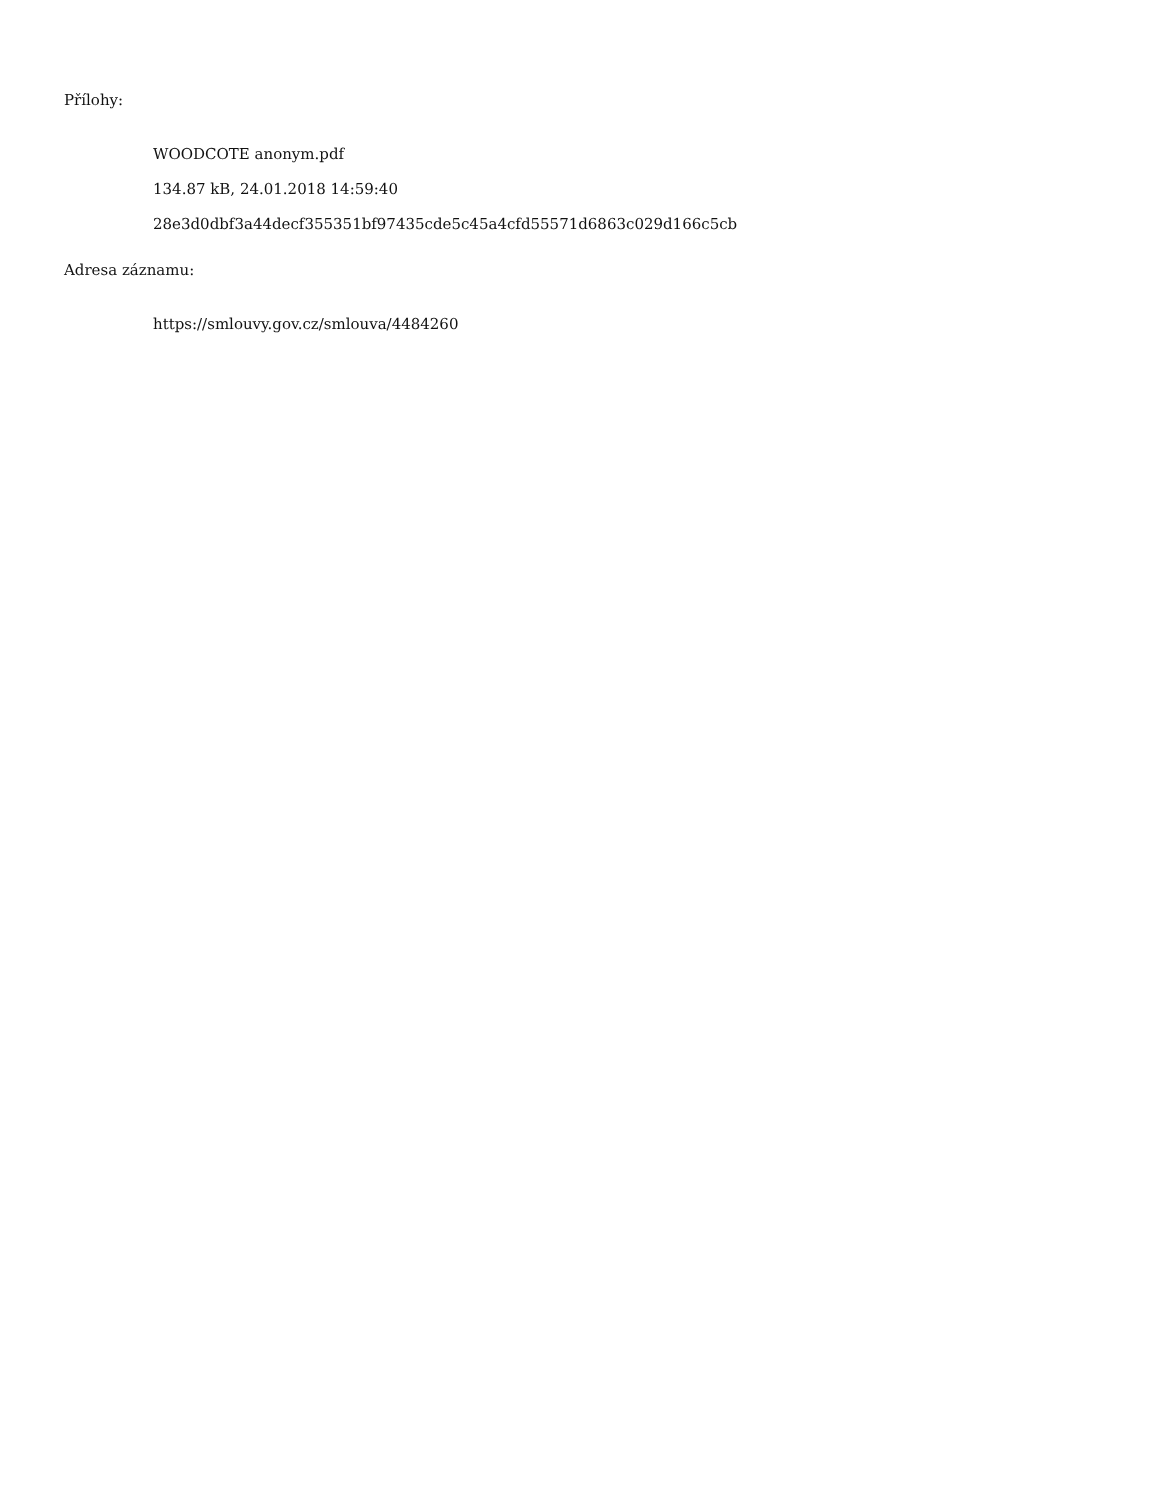Přílohy:
WOODCOTE anonym.pdf
134.87 kB, 24.01.2018 14:59:40
28e3d0dbf3a44decf355351bf97435cde5c45a4cfd55571d6863c029d166c5cb
Adresa záznamu:
https://smlouvy.gov.cz/smlouva/4484260